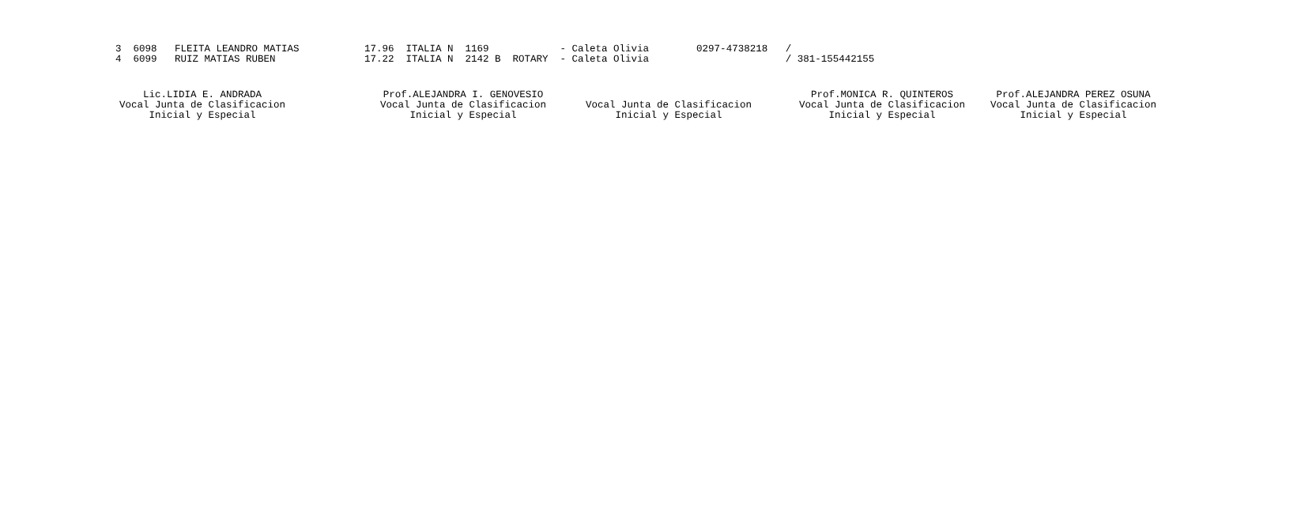3  6098   FLEITA LEANDRO MATIAS           17.96  ITALIA N  1169            - Caleta Olivia        0297-4738218   /
4  6099   RUIZ MATIAS RUBEN               17.22  ITALIA N  2142 B  ROTARY  - Caleta Olivia                       / 381-155442155
Lic.LIDIA E. ANDRADA Vocal Junta de Clasificacion Inicial y Especial
Prof.ALEJANDRA I. GENOVESIO Vocal Junta de Clasificacion Inicial y Especial
Vocal Junta de Clasificacion Inicial y Especial
Prof.MONICA R. QUINTEROS Vocal Junta de Clasificacion Inicial y Especial
Prof.ALEJANDRA PEREZ OSUNA Vocal Junta de Clasificacion Inicial y Especial